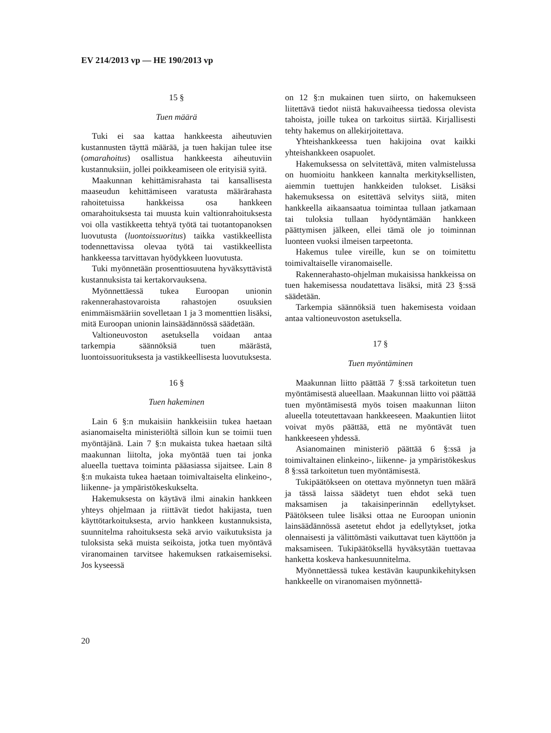EV 214/2013 vp — HE 190/2013 vp
15 §
Tuen määrä
Tuki ei saa kattaa hankkeesta aiheutuvien kustannusten täyttä määrää, ja tuen hakijan tulee itse (omarahoitus) osallistua hankkeesta aiheutuviin kustannuksiin, jollei poikkeamiseen ole erityisiä syitä.
Maakunnan kehittämisrahasta tai kansallisesta maaseudun kehittämiseen varatusta määrärahasta rahoitetuissa hankkeissa osa hankkeen omarahoituksesta tai muusta kuin valtionrahoituksesta voi olla vastikkeetta tehtyä työtä tai tuotantopanoksen luovutusta (luontoissuoritus) taikka vastikkeellista todennettavissa olevaa työtä tai vastikkeellista hankkeessa tarvittavan hyödykkeen luovutusta.
Tuki myönnetään prosenttiosuutena hyväksyttävistä kustannuksista tai kertakorvauksena.
Myönnettäessä tukea Euroopan unionin rakennerahastovaroista rahastojen osuuksien enimmäismääriin sovelletaan 1 ja 3 momenttien lisäksi, mitä Euroopan unionin lainsäädännössä säädetään.
Valtioneuvoston asetuksella voidaan antaa tarkempia säännöksiä tuen määrästä, luontoissuorituksesta ja vastikkeellisesta luovutuksesta.
16 §
Tuen hakeminen
Lain 6 §:n mukaisiin hankkeisiin tukea haetaan asianomaiselta ministeriöltä silloin kun se toimii tuen myöntäjänä. Lain 7 §:n mukaista tukea haetaan siltä maakunnan liitolta, joka myöntää tuen tai jonka alueella tuettava toiminta pääasiassa sijaitsee. Lain 8 §:n mukaista tukea haetaan toimivaltaiselta elinkeino-, liikenne- ja ympäristökeskukselta.
Hakemuksesta on käytävä ilmi ainakin hankkeen yhteys ohjelmaan ja riittävät tiedot hakijasta, tuen käyttötarkoituksesta, arvio hankkeen kustannuksista, suunnitelma rahoituksesta sekä arvio vaikutuksista ja tuloksista sekä muista seikoista, jotka tuen myöntävä viranomainen tarvitsee hakemuksen ratkaisemiseksi. Jos kyseessä
on 12 §:n mukainen tuen siirto, on hakemukseen liitettävä tiedot niistä hakuvaiheessa tiedossa olevista tahoista, joille tukea on tarkoitus siirtää. Kirjallisesti tehty hakemus on allekirjoitettava.
Yhteishankkeessa tuen hakijoina ovat kaikki yhteishankkeen osapuolet.
Hakemuksessa on selvitettävä, miten valmistelussa on huomioitu hankkeen kannalta merkityksellisten, aiemmin tuettujen hankkeiden tulokset. Lisäksi hakemuksessa on esitettävä selvitys siitä, miten hankkeella aikaansaatua toimintaa tullaan jatkamaan tai tuloksia tullaan hyödyntämään hankkeen päättymisen jälkeen, ellei tämä ole jo toiminnan luonteen vuoksi ilmeisen tarpeetonta.
Hakemus tulee vireille, kun se on toimitettu toimivaltaiselle viranomaiselle.
Rakennerahasto-ohjelman mukaisissa hankkeissa on tuen hakemisessa noudatettava lisäksi, mitä 23 §:ssä säädetään.
Tarkempia säännöksiä tuen hakemisesta voidaan antaa valtioneuvoston asetuksella.
17 §
Tuen myöntäminen
Maakunnan liitto päättää 7 §:ssä tarkoitetun tuen myöntämisestä alueellaan. Maakunnan liitto voi päättää tuen myöntämisestä myös toisen maakunnan liiton alueella toteutettavaan hankkeeseen. Maakuntien liitot voivat myös päättää, että ne myöntävät tuen hankkeeseen yhdessä.
Asianomainen ministeriö päättää 6 §:ssä ja toimivaltainen elinkeino-, liikenne- ja ympäristökeskus 8 §:ssä tarkoitetun tuen myöntämisestä.
Tukipäätökseen on otettava myönnetyn tuen määrä ja tässä laissa säädetyt tuen ehdot sekä tuen maksamisen ja takaisinperinnän edellytykset. Päätökseen tulee lisäksi ottaa ne Euroopan unionin lainsäädännössä asetetut ehdot ja edellytykset, jotka olennaisesti ja välittömästi vaikuttavat tuen käyttöön ja maksamiseen. Tukipäätöksellä hyväksytään tuettavaa hanketta koskeva hankesuunnitelma.
Myönnettäessä tukea kestävän kaupunkikehityksen hankkeelle on viranomaisen myönnettä-
20